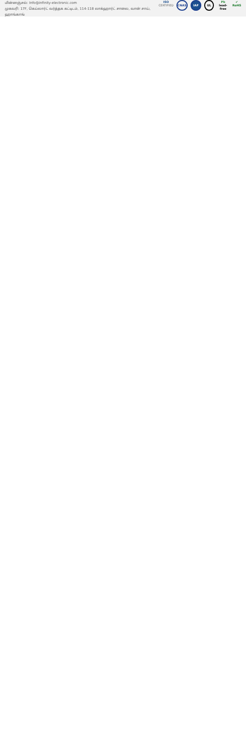மின்னஞ்சல்: Info@infinity-electronic.com
முகவரி: 17F, கெய்லார்ட் வர்த்தக கட்டிடம், 114-118 லாக்ஹார்ட் சாலை, வான் சாய், ஹாங்காங்
ISO
CERTIFIED
CNAS IAF UL
Pb
lead-free
✔
RoHS